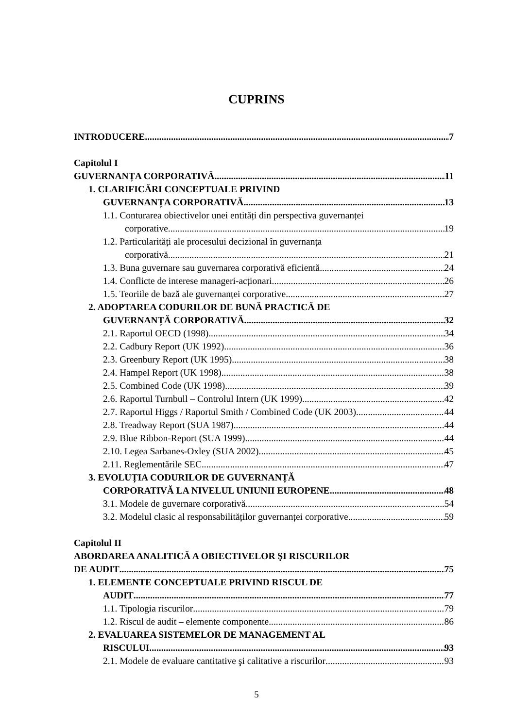CUPRINS
INTRODUCERE 7
Capitolul I
GUVERNANȚA CORPORATIVĂ 11
1. CLARIFICĂRI CONCEPTUALE PRIVIND
GUVERNANȚA CORPORATIVĂ 13
1.1. Conturarea obiectivelor unei entități din perspectiva guvernanței
corporative 19
1.2. Particularități ale procesului decizional în guvernanța
corporativă 21
1.3. Buna guvernare sau guvernarea corporativă eficientă 24
1.4. Conflicte de interese manageri-acționari 26
1.5. Teoriile de bază ale guvernanței corporative 27
2. ADOPTAREA CODURILOR DE BUNĂ PRACTICĂ DE
GUVERNANȚĂ CORPORATIVĂ. 32
2.1. Raportul OECD (1998) 34
2.2. Cadbury Report (UK 1992) 36
2.3. Greenbury Report (UK 1995) 38
2.4. Hampel Report (UK 1998) 38
2.5. Combined Code (UK 1998) 39
2.6. Raportul Turnbull – Controlul Intern (UK 1999) 42
2.7. Raportul Higgs / Raportul Smith / Combined Code (UK 2003) 44
2.8. Treadway Report (SUA 1987) 44
2.9. Blue Ribbon-Report (SUA 1999) 44
2.10. Legea Sarbanes-Oxley (SUA 2002) 45
2.11. Reglementările SEC 47
3. EVOLUȚIA CODURILOR DE GUVERNANȚĂ
CORPORATIVĂ LA NIVELUL UNIUNII EUROPENE 48
3.1. Modele de guvernare corporativă 54
3.2. Modelul clasic al responsabilităților guvernanței corporative 59
Capitolul II
ABORDAREA ANALITICĂ A OBIECTIVELOR ŞI RISCURILOR
DE AUDIT 75
1. ELEMENTE CONCEPTUALE PRIVIND RISCUL DE
AUDIT 77
1.1. Tipologia riscurilor 79
1.2. Riscul de audit – elemente componente 86
2. EVALUAREA SISTEMELOR DE MANAGEMENT AL
RISCULUI 93
2.1. Modele de evaluare cantitative şi calitative a riscurilor 93
5